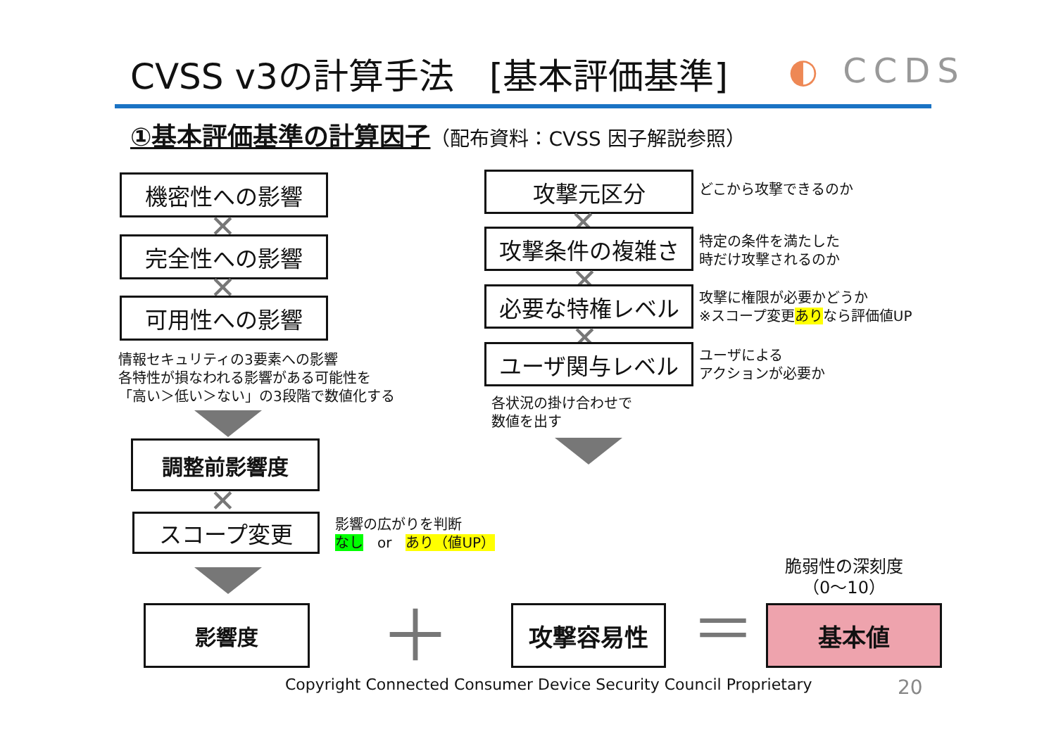CVSS v3の計算手法　[基本評価基準] ◐ CCDS
①基本評価基準の計算因子（配布資料：CVSS 因子解説参照）
機密性への影響
✕
完全性への影響
✕
可用性への影響
情報セキュリティの3要素への影響
各特性が損なわれる影響がある可能性を
「高い＞低い＞ない」の3段階で数値化する
調整前影響度
✕
スコープ変更
影響の広がりを判断
なし　or　あり（値UP）
影響度 ＋ 攻撃容易性 ＝
脆弱性の深刻度
（0～10）
基本値
攻撃元区分 どこから攻撃できるのか
✕
攻撃条件の複雑さ
特定の条件を満たした
時だけ攻撃されるのか
✕
必要な特権レベル
攻撃に権限が必要かどうか
※スコープ変更ありなら評価値UP
✕
ユーザ関与レベル
ユーザによる
アクションが必要か
各状況の掛け合わせで
数値を出す
Copyright Connected Consumer Device Security Council Proprietary
20